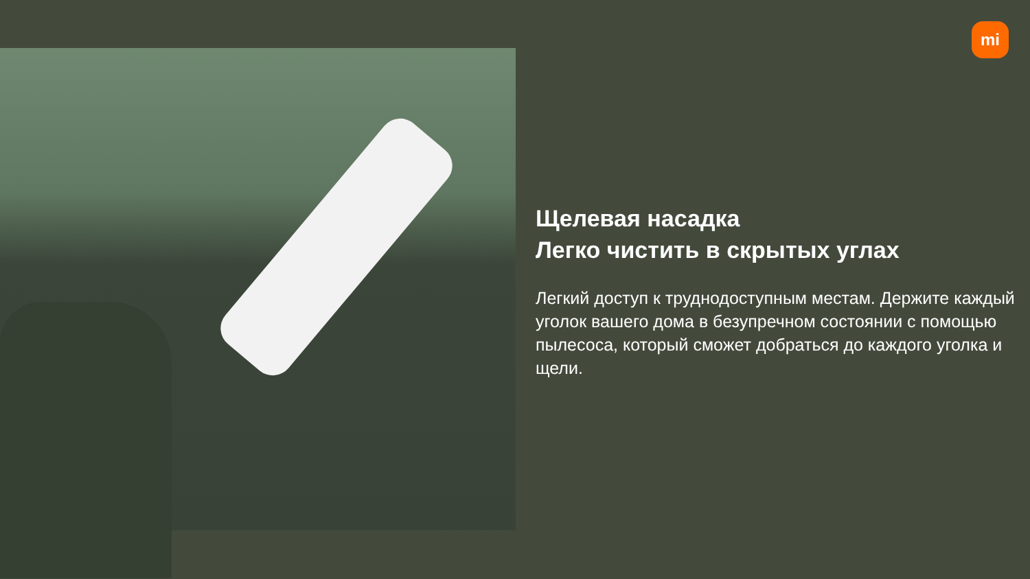mi
Щелевая насадка
Легко чистить в скрытых углах
Легкий доступ к труднодоступным местам. Держите каждый уголок вашего дома в безупречном состоянии с помощью пылесоса, который сможет добраться до каждого уголка и щели.